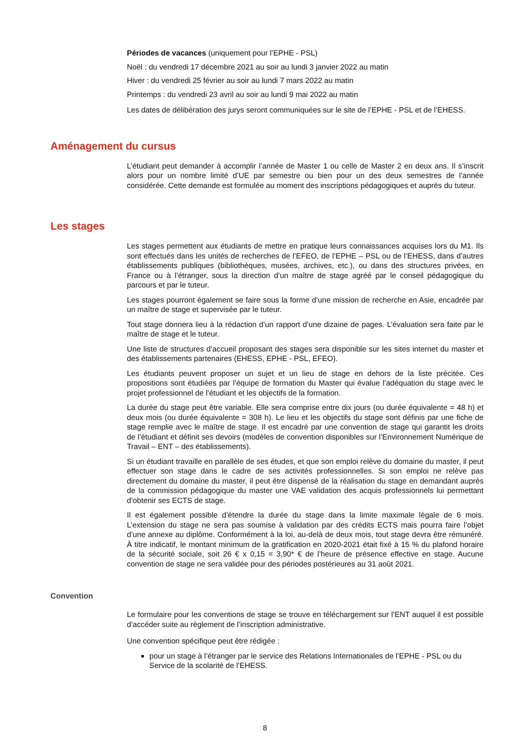Périodes de vacances (uniquement pour l’EPHE - PSL)
Noël : du vendredi 17 décembre 2021 au soir au lundi 3 janvier 2022 au matin
Hiver : du vendredi 25 février au soir au lundi 7 mars 2022 au matin
Printemps : du vendredi 23 avril au soir au lundi 9 mai 2022 au matin
Les dates de délibération des jurys seront communiquées sur le site de l’EPHE - PSL et de l’EHESS.
Aménagement du cursus
L’étudiant peut demander à accomplir l’année de Master 1 ou celle de Master 2 en deux ans. Il s’inscrit alors pour un nombre limité d’UE par semestre ou bien pour un des deux semestres de l’année considérée. Cette demande est formulée au moment des inscriptions pédagogiques et auprès du tuteur.
Les stages
Les stages permettent aux étudiants de mettre en pratique leurs connaissances acquises lors du M1. Ils sont effectués dans les unités de recherches de l’EFEO, de l’EPHE – PSL ou de l’EHESS, dans d’autres établissements publiques (bibliothèques, musées, archives, etc.), ou dans des structures privées, en France ou à l’étranger, sous la direction d’un maître de stage agréé par le conseil pédagogique du parcours et par le tuteur.
Les stages pourront également se faire sous la forme d’une mission de recherche en Asie, encadrée par un maître de stage et supervisée par le tuteur.
Tout stage donnera lieu à la rédaction d’un rapport d’une dizaine de pages. L’évaluation sera faite par le maître de stage et le tuteur.
Une liste de structures d’accueil proposant des stages sera disponible sur les sites internet du master et des établissements partenaires (EHESS, EPHE - PSL, EFEO).
Les étudiants peuvent proposer un sujet et un lieu de stage en dehors de la liste précitée. Ces propositions sont étudiées par l’équipe de formation du Master qui évalue l’adéquation du stage avec le projet professionnel de l’étudiant et les objectifs de la formation.
La durée du stage peut être variable. Elle sera comprise entre dix jours (ou durée équivalente = 48 h) et deux mois (ou durée équivalente = 308 h). Le lieu et les objectifs du stage sont définis par une fiche de stage remplie avec le maître de stage. Il est encadré par une convention de stage qui garantit les droits de l’étudiant et définit ses devoirs (modèles de convention disponibles sur l’Environnement Numérique de Travail – ENT – des établissements).
Si un étudiant travaille en parallèle de ses études, et que son emploi relève du domaine du master, il peut effectuer son stage dans le cadre de ses activités professionnelles. Si son emploi ne relève pas directement du domaine du master, il peut être dispensé de la réalisation du stage en demandant auprès de la commission pédagogique du master une VAE validation des acquis professionnels lui permettant d’obtenir ses ECTS de stage.
Il est également possible d’étendre la durée du stage dans la limite maximale légale de 6 mois. L’extension du stage ne sera pas soumise à validation par des crédits ECTS mais pourra faire l’objet d’une annexe au diplôme. Conformément à la loi, au-delà de deux mois, tout stage devra être rémunéré. À titre indicatif, le montant minimum de la gratification en 2020-2021 était fixé à 15 % du plafond horaire de la sécurité sociale, soit 26 € x 0,15 = 3,90* € de l’heure de présence effective en stage. Aucune convention de stage ne sera validée pour des périodes postérieures au 31 août 2021.
Convention
Le formulaire pour les conventions de stage se trouve en téléchargement sur l’ENT auquel il est possible d’accéder suite au règlement de l’inscription administrative.
Une convention spécifique peut être rédigée :
pour un stage à l’étranger par le service des Relations Internationales de l’EPHE - PSL ou du Service de la scolarité de l’EHESS.
8